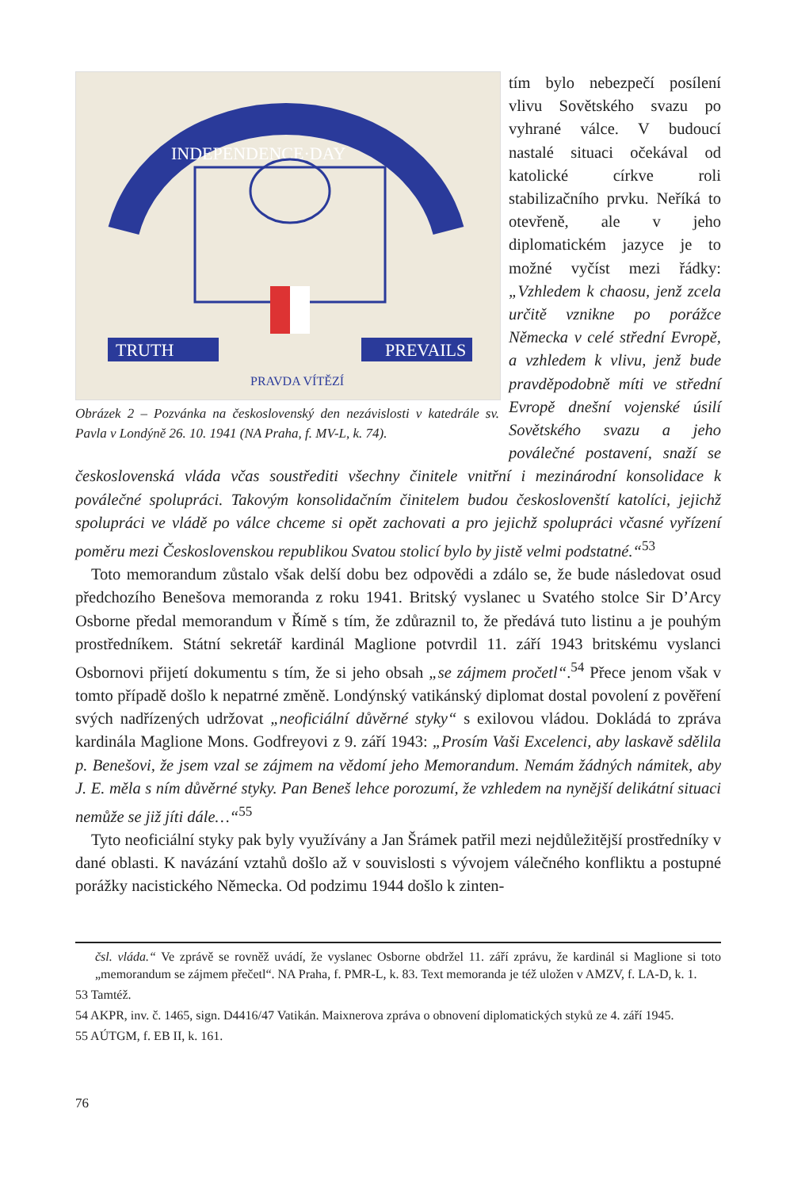INDEPENDENCE·DAY
TRUTH
PREVAILS
PRAVDA VÍTĚZÍ
Obrázek 2 – Pozvánka na československý den nezávislosti v katedrále sv. Pavla v Londýně 26. 10. 1941 (NA Praha, f. MV-L, k. 74).
tím bylo nebezpečí posílení vlivu Sovětského svazu po vyhrané válce. V budoucí nastalé situaci očekával od katolické církve roli stabilizačního prvku. Neříká to otevřeně, ale v jeho diplomatickém jazyce je to možné vyčíst mezi řádky: „Vzhledem k chaosu, jenž zcela určitě vznikne po porážce Německa v celé střední Evropě, a vzhledem k vlivu, jenž bude pravděpodobně míti ve střední Evropě dnešní vojenské úsilí Sovětského svazu a jeho poválečné postavení, snaží se československá vláda včas soustřediti všechny činitele vnitřní i mezinárodní konsolidace k poválečné spolupráci. Takovým konsolidačním činitelem budou českoslovenští katolíci, jejichž spolupráci ve vládě po válce chceme si opět zachovati a pro jejichž spolupráci včasné vyřízení poměru mezi Československou republikou Svatou stolicí bylo by jistě velmi podstatné.“<sup>53</sup>
Toto memorandum zůstalo však delší dobu bez odpovědi a zdálo se, že bude následovat osud předchozího Benešova memoranda z roku 1941. Britský vyslanec u Svatého stolce Sir D’Arcy Osborne předal memorandum v Římě s tím, že zdůraznil to, že předává tuto listinu a je pouhým prostředníkem. Státní sekretář kardinál Maglione potvrdil 11. září 1943 britskému vyslanci Osbornovi přijetí dokumentu s tím, že si jeho obsah „se zájmem pročetl“.<sup>54</sup> Přece jenom však v tomto případě došlo k nepatrné změně. Londýnský vatikánský diplomat dostal povolení z pověření svých nadřízených udržovat „neoficiální důvěrné styky“ s exilovou vládou. Dokládá to zpráva kardinála Maglione Mons. Godfreyovi z 9. září 1943: „Prosím Vaši Excelenci, aby laskavě sdělila p. Benešovi, že jsem vzal se zájmem na vědomí jeho Memorandum. Nemám žádných námitek, aby J. E. měla s ním důvěrné styky. Pan Beneš lehce porozumí, že vzhledem na nynější delikátní situaci nemůže se již jíti dále…“<sup>55</sup>
Tyto neoficiální styky pak byly využívány a Jan Šrámek patřil mezi nejdůležitější prostředníky v dané oblasti. K navázání vztahů došlo až v souvislosti s vývojem válečného konfliktu a postupné porážky nacistického Německa. Od podzimu 1944 došlo k zinten-
čsl. vláda.“ Ve zprávě se rovněž uvádí, že vyslanec Osborne obdržel 11. září zprávu, že kardinál si Maglione si toto „memorandum se zájmem přečetl“. NA Praha, f. PMR-L, k. 83. Text memoranda je též uložen v AMZV, f. LA-D, k. 1.
53 Tamtéž.
54 AKPR, inv. č. 1465, sign. D4416/47 Vatikán. Maixnerova zpráva o obnovení diplomatických styků ze 4. září 1945.
55 AÚTGM, f. EB II, k. 161.
76